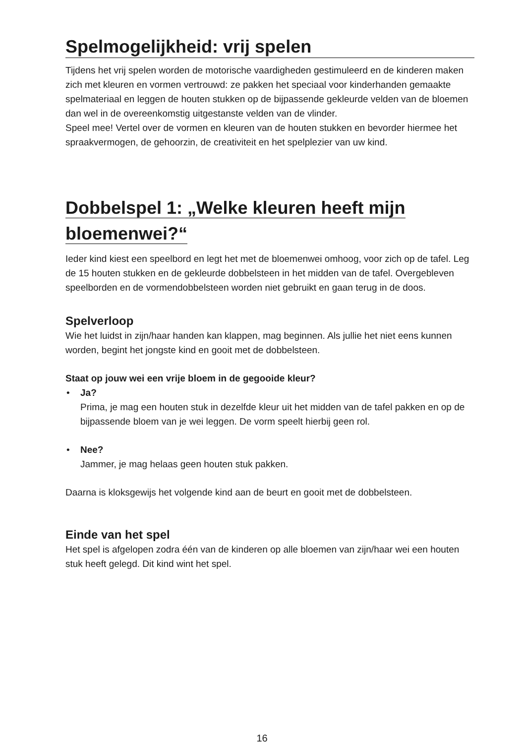Spelmogelijkheid: vrij spelen
Tijdens het vrij spelen worden de motorische vaardigheden gestimuleerd en de kinderen maken zich met kleuren en vormen vertrouwd: ze pakken het speciaal voor kinderhanden gemaakte spelmateriaal en leggen de houten stukken op de bijpassende gekleurde velden van de bloemen dan wel in de overeenkomstig uitgestanste velden van de vlinder.
Speel mee! Vertel over de vormen en kleuren van de houten stukken en bevorder hiermee het spraakvermogen, de gehoorzin, de creativiteit en het spelplezier van uw kind.
Dobbelspel 1: „Welke kleuren heeft mijn
bloemenwei?“
Ieder kind kiest een speelbord en legt het met de bloemenwei omhoog, voor zich op de tafel. Leg de 15 houten stukken en de gekleurde dobbelsteen in het midden van de tafel. Overgebleven speelborden en de vormendobbelsteen worden niet gebruikt en gaan terug in de doos.
Spelverloop
Wie het luidst in zijn/haar handen kan klappen, mag beginnen. Als jullie het niet eens kunnen worden, begint het jongste kind en gooit met de dobbelsteen.
Staat op jouw wei een vrije bloem in de gegooide kleur?
• Ja?
Prima, je mag een houten stuk in dezelfde kleur uit het midden van de tafel pakken en op de bijpassende bloem van je wei leggen. De vorm speelt hierbij geen rol.
• Nee?
Jammer, je mag helaas geen houten stuk pakken.
Daarna is kloksgewijs het volgende kind aan de beurt en gooit met de dobbelsteen.
Einde van het spel
Het spel is afgelopen zodra één van de kinderen op alle bloemen van zijn/haar wei een houten stuk heeft gelegd. Dit kind wint het spel.
16